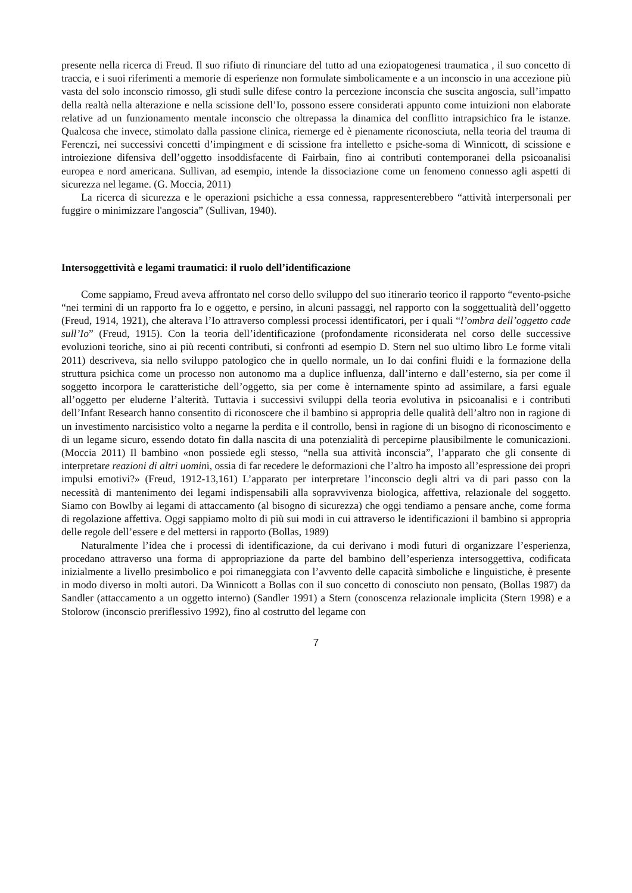presente nella ricerca di Freud. Il suo rifiuto di rinunciare del tutto ad una eziopatogenesi traumatica , il suo concetto di traccia, e i suoi riferimenti a memorie di esperienze non formulate simbolicamente e a un inconscio in una accezione più vasta del solo inconscio rimosso, gli studi sulle difese contro la percezione inconscia che suscita angoscia, sull’impatto della realtà nella alterazione e nella scissione dell’Io, possono essere considerati appunto come intuizioni non elaborate relative ad un funzionamento mentale inconscio che oltrepassa la dinamica del conflitto intrapsichico fra le istanze. Qualcosa che invece, stimolato dalla passione clinica, riemerge ed è pienamente riconosciuta, nella teoria del trauma di Ferenczi, nei successivi concetti d’impingment e di scissione fra intelletto e psiche-soma di Winnicott, di scissione e introiezione difensiva dell’oggetto insoddisfacente di Fairbain, fino ai contributi contemporanei della psicoanalisi europea e nord americana. Sullivan, ad esempio, intende la dissociazione come un fenomeno connesso agli aspetti di sicurezza nel legame. (G. Moccia, 2011)
La ricerca di sicurezza e le operazioni psichiche a essa connessa, rappresenterebbero “attività interpersonali per fuggire o minimizzare l'angoscia” (Sullivan, 1940).
Intersoggettività e legami traumatici: il ruolo dell’identificazione
Come sappiamo, Freud aveva affrontato nel corso dello sviluppo del suo itinerario teorico il rapporto “evento-psiche “nei termini di un rapporto fra Io e oggetto, e persino, in alcuni passaggi, nel rapporto con la soggettualità dell’oggetto (Freud, 1914, 1921), che alterava l’Io attraverso complessi processi identificatori, per i quali “l’ombra dell’oggetto cade sull’Io” (Freud, 1915). Con la teoria dell’identificazione (profondamente riconsiderata nel corso delle successive evoluzioni teoriche, sino ai più recenti contributi, si confronti ad esempio D. Stern nel suo ultimo libro Le forme vitali 2011) descriveva, sia nello sviluppo patologico che in quello normale, un Io dai confini fluidi e la formazione della struttura psichica come un processo non autonomo ma a duplice influenza, dall’interno e dall’esterno, sia per come il soggetto incorpora le caratteristiche dell’oggetto, sia per come è internamente spinto ad assimilare, a farsi eguale all’oggetto per eluderne l’alterità. Tuttavia i successivi sviluppi della teoria evolutiva in psicoanalisi e i contributi dell’Infant Research hanno consentito di riconoscere che il bambino si appropria delle qualità dell’altro non in ragione di un investimento narcisistico volto a negarne la perdita e il controllo, bensì in ragione di un bisogno di riconoscimento e di un legame sicuro, essendo dotato fin dalla nascita di una potenzialità di percepirne plausibilmente le comunicazioni. (Moccia 2011) Il bambino «non possiede egli stesso, “nella sua attività inconscia”, l’apparato che gli consente di interpretare reazioni di altri uomini, ossia di far recedere le deformazioni che l’altro ha imposto all’espressione dei propri impulsi emotivi?» (Freud, 1912-13,161) L’apparato per interpretare l’inconscio degli altri va di pari passo con la necessità di mantenimento dei legami indispensabili alla sopravvivenza biologica, affettiva, relazionale del soggetto. Siamo con Bowlby ai legami di attaccamento (al bisogno di sicurezza) che oggi tendiamo a pensare anche, come forma di regolazione affettiva. Oggi sappiamo molto di più sui modi in cui attraverso le identificazioni il bambino si appropria delle regole dell’essere e del mettersi in rapporto (Bollas, 1989)
Naturalmente l’idea che i processi di identificazione, da cui derivano i modi futuri di organizzare l’esperienza, procedano attraverso una forma di appropriazione da parte del bambino dell’esperienza intersoggettiva, codificata inizialmente a livello presimbolico e poi rimaneggiata con l’avvento delle capacità simboliche e linguistiche, è presente in modo diverso in molti autori. Da Winnicott a Bollas con il suo concetto di conosciuto non pensato, (Bollas 1987) da Sandler (attaccamento a un oggetto interno) (Sandler 1991) a Stern (conoscenza relazionale implicita (Stern 1998) e a Stolorow (inconscio preriflessivo 1992), fino al costrutto del legame con
7